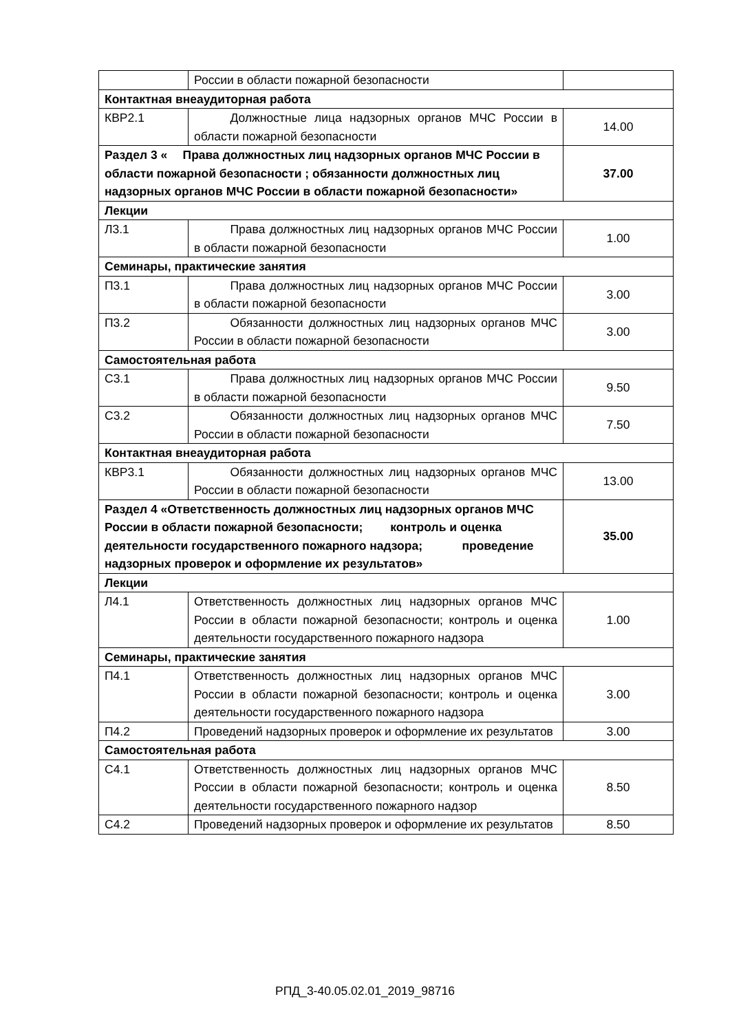| | России в области пожарной безопасности | |
| Контактная внеаудиторная работа | | |
| КВР2.1 | Должностные лица надзорных органов МЧС России в области пожарной безопасности | 14.00 |
| Раздел 3 « Права должностных лиц надзорных органов МЧС России в области пожарной безопасности ; обязанности должностных лиц надзорных органов МЧС России в области пожарной безопасности» | | 37.00 |
| Лекции | | |
| Л3.1 | Права должностных лиц надзорных органов МЧС России в области пожарной безопасности | 1.00 |
| Семинары, практические занятия | | |
| П3.1 | Права должностных лиц надзорных органов МЧС России в области пожарной безопасности | 3.00 |
| П3.2 | Обязанности должностных лиц надзорных органов МЧС России в области пожарной безопасности | 3.00 |
| Самостоятельная работа | | |
| С3.1 | Права должностных лиц надзорных органов МЧС России в области пожарной безопасности | 9.50 |
| С3.2 | Обязанности должностных лиц надзорных органов МЧС России в области пожарной безопасности | 7.50 |
| Контактная внеаудиторная работа | | |
| КВР3.1 | Обязанности должностных лиц надзорных органов МЧС России в области пожарной безопасности | 13.00 |
| Раздел 4 «Ответственность должностных лиц надзорных органов МЧС России в области пожарной безопасности; контроль и оценка деятельности государственного пожарного надзора; проведение надзорных проверок и оформление их результатов» | | 35.00 |
| Лекции | | |
| Л4.1 | Ответственность должностных лиц надзорных органов МЧС России в области пожарной безопасности; контроль и оценка деятельности государственного пожарного надзора | 1.00 |
| Семинары, практические занятия | | |
| П4.1 | Ответственность должностных лиц надзорных органов МЧС России в области пожарной безопасности; контроль и оценка деятельности государственного пожарного надзора | 3.00 |
| П4.2 | Проведений надзорных проверок и оформление их результатов | 3.00 |
| Самостоятельная работа | | |
| С4.1 | Ответственность должностных лиц надзорных органов МЧС России в области пожарной безопасности; контроль и оценка деятельности государственного пожарного надзор | 8.50 |
| С4.2 | Проведений надзорных проверок и оформление их результатов | 8.50 |
РПД_3-40.05.02.01_2019_98716